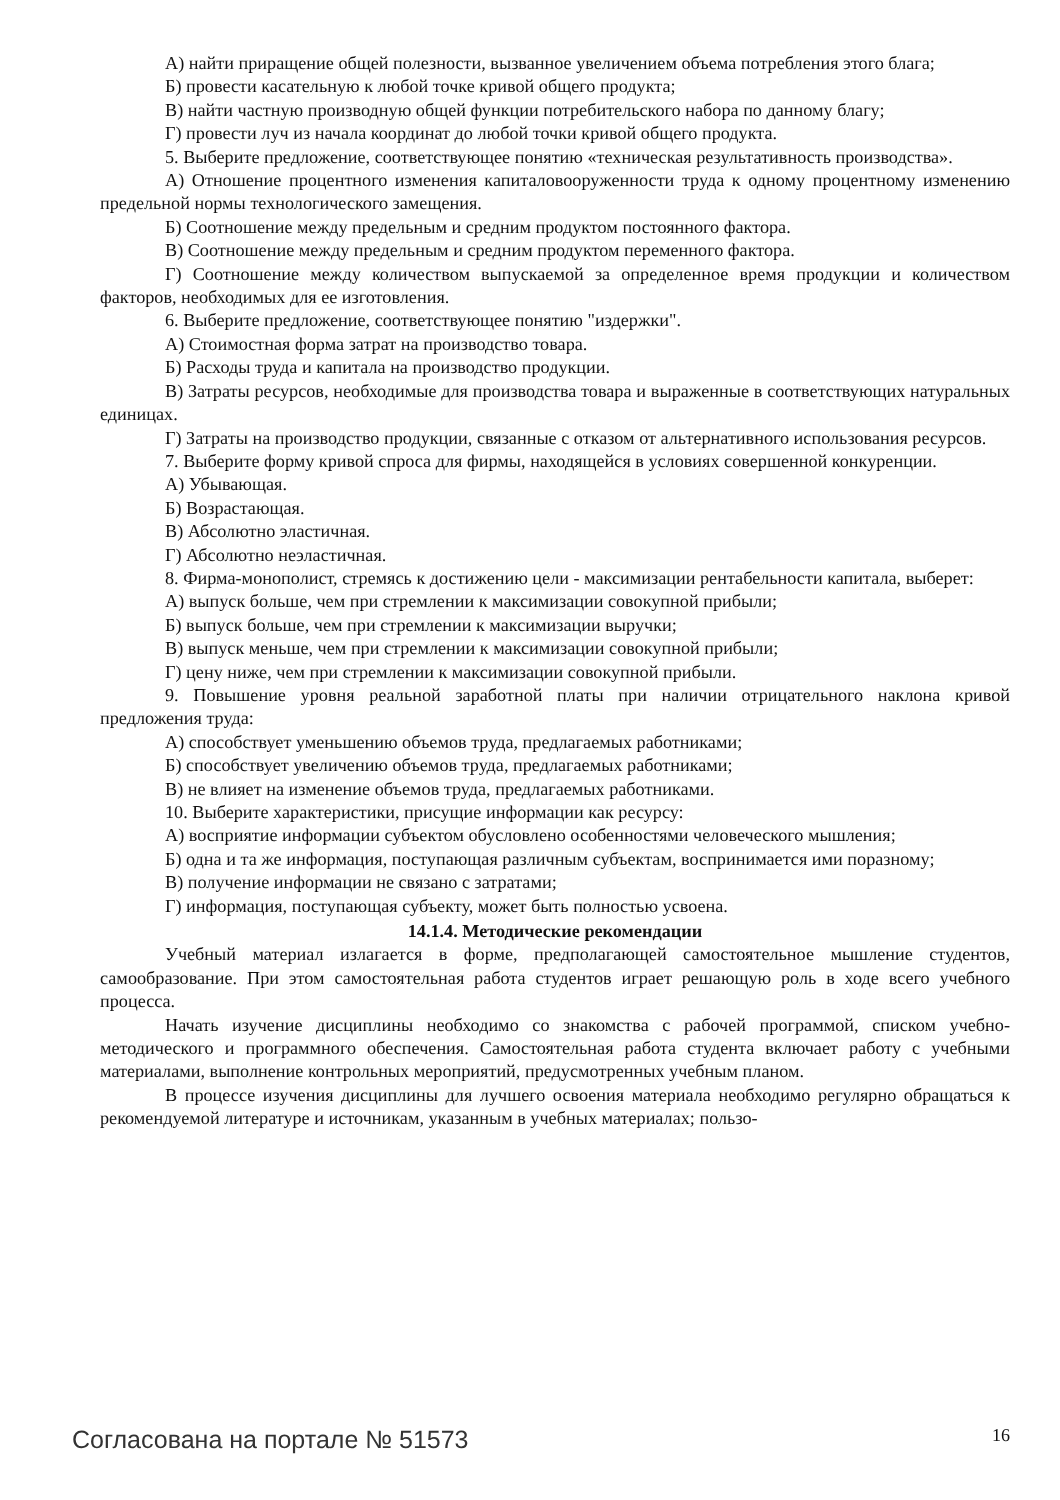А) найти приращение общей полезности, вызванное увеличением объема потребления этого блага;
Б) провести касательную к любой точке кривой общего продукта;
В) найти частную производную общей функции потребительского набора по данному благу;
Г) провести луч из начала координат до любой точки кривой общего продукта.
5. Выберите предложение, соответствующее понятию «техническая результативность производства».
А) Отношение процентного изменения капиталовооруженности труда к одному процентному изменению предельной нормы технологического замещения.
Б) Соотношение между предельным и средним продуктом постоянного фактора.
В) Соотношение между предельным и средним продуктом переменного фактора.
Г) Соотношение между количеством выпускаемой за определенное время продукции и количеством факторов, необходимых для ее изготовления.
6. Выберите предложение, соответствующее понятию "издержки".
А) Стоимостная форма затрат на производство товара.
Б) Расходы труда и капитала на производство продукции.
В) Затраты ресурсов, необходимые для производства товара и выраженные в соответствующих натуральных единицах.
Г) Затраты на производство продукции, связанные с отказом от альтернативного использования ресурсов.
7. Выберите форму кривой спроса для фирмы, находящейся в условиях совершенной конкуренции.
А) Убывающая.
Б) Возрастающая.
В) Абсолютно эластичная.
Г) Абсолютно неэластичная.
8. Фирма-монополист, стремясь к достижению цели - максимизации рентабельности капитала, выберет:
А) выпуск больше, чем при стремлении к максимизации совокупной прибыли;
Б) выпуск больше, чем при стремлении к максимизации выручки;
В) выпуск меньше, чем при стремлении к максимизации совокупной прибыли;
Г) цену ниже, чем при стремлении к максимизации совокупной прибыли.
9. Повышение уровня реальной заработной платы при наличии отрицательного наклона кривой предложения труда:
А) способствует уменьшению объемов труда, предлагаемых работниками;
Б) способствует увеличению объемов труда, предлагаемых работниками;
В) не влияет на изменение объемов труда, предлагаемых работниками.
10. Выберите характеристики, присущие информации как ресурсу:
А) восприятие информации субъектом обусловлено особенностями человеческого мышления;
Б) одна и та же информация, поступающая различным субъектам, воспринимается ими поразному;
В) получение информации не связано с затратами;
Г) информация, поступающая субъекту, может быть полностью усвоена.
14.1.4. Методические рекомендации
Учебный материал излагается в форме, предполагающей самостоятельное мышление студентов, самообразование. При этом самостоятельная работа студентов играет решающую роль в ходе всего учебного процесса.
Начать изучение дисциплины необходимо со знакомства с рабочей программой, списком учебно-методического и программного обеспечения. Самостоятельная работа студента включает работу с учебными материалами, выполнение контрольных мероприятий, предусмотренных учебным планом.
В процессе изучения дисциплины для лучшего освоения материала необходимо регулярно обращаться к рекомендуемой литературе и источникам, указанным в учебных материалах; пользо-
Согласована на портале № 51573 16